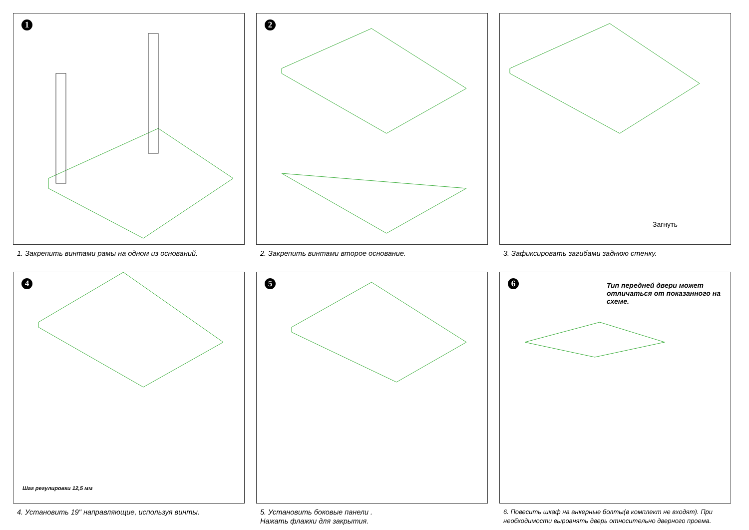1
1. Закрепить винтами рамы на одном из оснований.
2
2. Закрепить винтами второе основание.
3
Загнуть
3. Зафиксировать загибами заднюю стенку.
4
Шаг регулировки 12,5 мм
4. Установить 19" направляющие, используя винты.
5
5. Установить боковые панели .
Нажать флажки для закрытия.
6
Тип передней двери может отличаться от показанного на схеме.
6. Повесить шкаф на анкерные болты(в комплект не входят). При необходимости выровнять дверь относительно дверного проема.